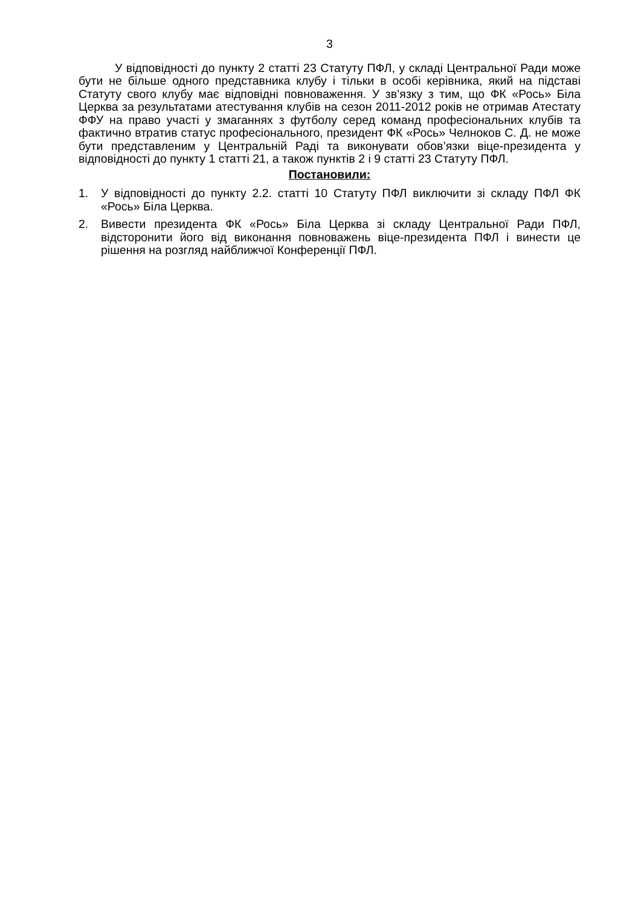3
У відповідності до пункту 2 статті 23 Статуту ПФЛ, у складі Центральної Ради може бути не більше одного представника клубу і тільки в особі керівника, який на підставі Статуту свого клубу має відповідні повноваження. У зв’язку з тим, що ФК «Рось» Біла Церква за результатами атестування клубів на сезон 2011-2012 років не отримав Атестату ФФУ на право участі у змаганнях з футболу серед команд професіональних клубів та фактично втратив статус професіонального, президент ФК «Рось» Челноков С. Д. не може бути представленим у Центральній Раді та виконувати обов’язки віце-президента у відповідності до пункту 1 статті 21, а також пунктів 2 і 9 статті 23 Статуту ПФЛ.
Постановили:
1. У відповідності до пункту 2.2. статті 10 Статуту ПФЛ виключити зі складу ПФЛ ФК «Рось» Біла Церква.
2. Вивести президента ФК «Рось» Біла Церква зі складу Центральної Ради ПФЛ, відсторонити його від виконання повноважень віце-президента ПФЛ і винести це рішення на розгляд найближчої Конференції ПФЛ.